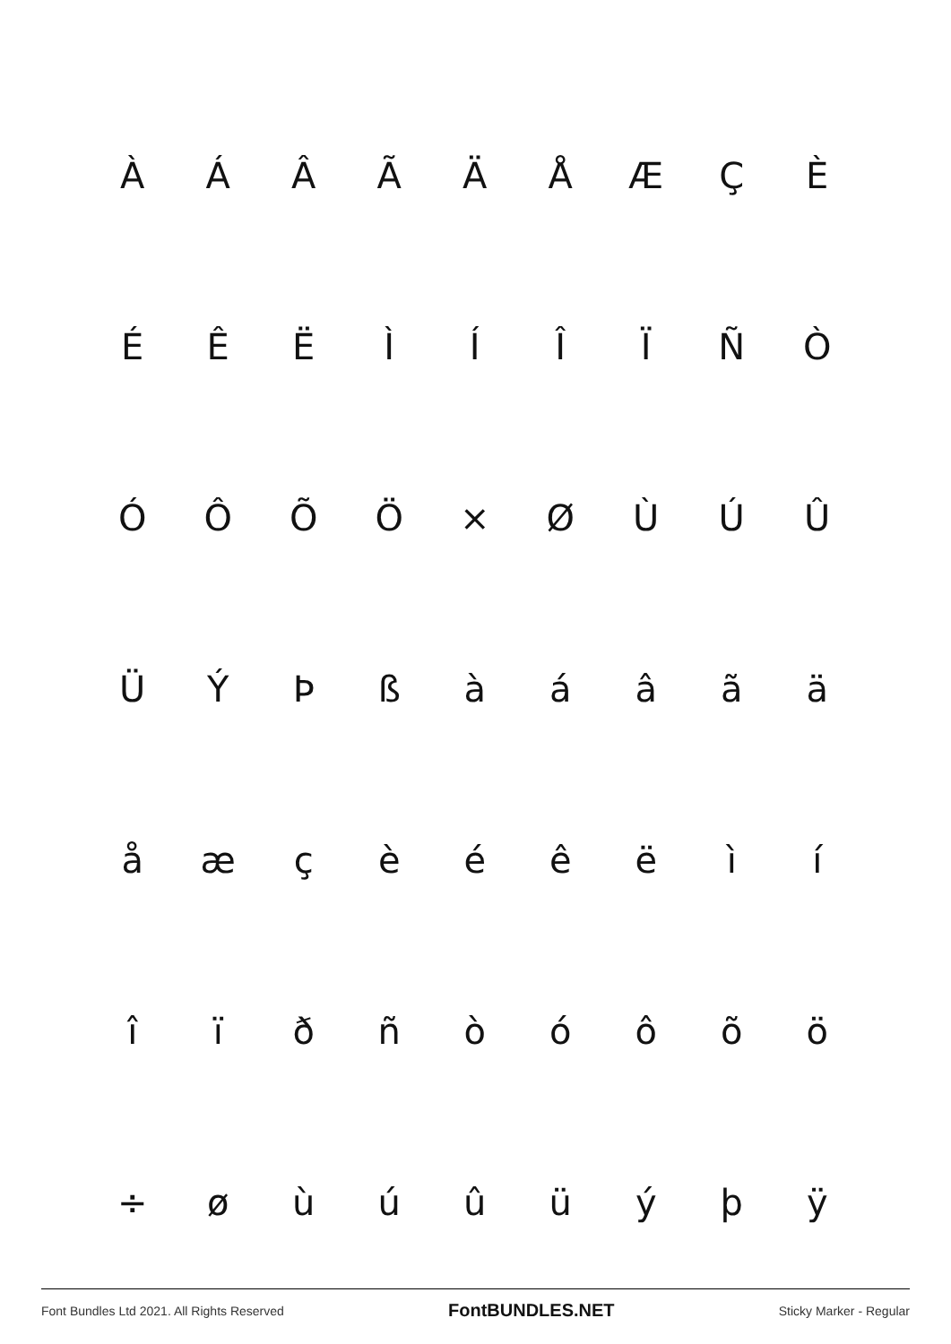| À | Á | Â | Ã | Ä | Å | Æ | Ç | È |
| É | Ê | Ë | Ì | Í | Î | Ï | Ñ | Ò |
| Ó | Ô | Õ | Ö | × | Ø | Ù | Ú | Û |
| Ü | Ý | Þ | ß | à | á | â | ã | ä |
| å | æ | ç | è | é | ê | ë | ì | í |
| î | ï | ð | ñ | ò | ó | ô | õ | ö |
| ÷ | ø | ù | ú | û | ü | ý | þ | ÿ |
Font Bundles Ltd 2021. All Rights Reserved FontBUNDLES.NET Sticky Marker - Regular